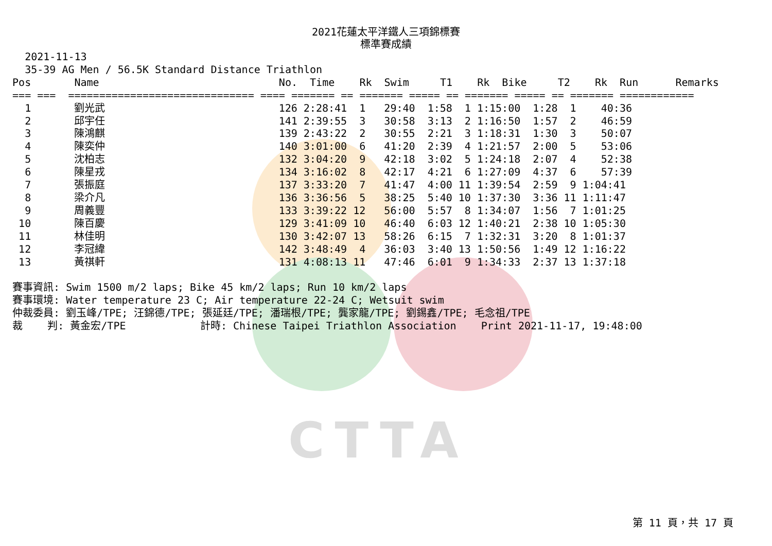CTTA
2021花蓮太平洋鐵人三項錦標賽
標準賽成績
    2021-11-13
    35-39 AG Men / 56.5K Standard Distance Triathlon
  Pos       Name                             No.  Time    Rk  Swim     T1    Rk  Bike     T2    Rk  Run      Remarks
  === ===  ============================== ==== ======= == ======= ===== == ======= ===== == ======= ============
    1       劉光武                            126 2:28:41  1   29:40  1:58  1 1:15:00  1:28  1    40:36
    2       邱宇任                            141 2:39:55  3   30:58  3:13  2 1:16:50  1:57  2    46:59
    3       陳鴻麒                            139 2:43:22  2   30:55  2:21  3 1:18:31  1:30  3    50:07
    4       陳奕仲                            140 3:01:00  6   41:20  2:39  4 1:21:57  2:00  5    53:06
    5       沈柏志                            132 3:04:20  9   42:18  3:02  5 1:24:18  2:07  4    52:38
    6       陳星戎                            134 3:16:02  8   42:17  4:21  6 1:27:09  4:37  6    57:39
    7       張振庭                            137 3:33:20  7   41:47  4:00 11 1:39:54  2:59  9 1:04:41
    8       梁介凡                            136 3:36:56  5   38:25  5:40 10 1:37:30  3:36 11 1:11:47
    9       周義豐                            133 3:39:22 12   56:00  5:57  8 1:34:07  1:56  7 1:01:25
   10       陳百慶                            129 3:41:09 10   46:40  6:03 12 1:40:21  2:38 10 1:05:30
   11       林佳明                            130 3:42:07 13   58:26  6:15  7 1:32:31  3:20  8 1:01:37
   12       李冠緯                            142 3:48:49  4   36:03  3:40 13 1:50:56  1:49 12 1:16:22
   13       黃祺軒                            131 4:08:13 11   47:46  6:01  9 1:34:33  2:37 13 1:37:18

  賽事資訊: Swim 1500 m/2 laps; Bike 45 km/2 laps; Run 10 km/2 laps
  賽事環境: Water temperature 23 C; Air temperature 22-24 C; Wetsuit swim
  仲裁委員: 劉玉峰/TPE; 汪錦德/TPE; 張延廷/TPE; 潘瑞根/TPE; 龔家龍/TPE; 劉錫鑫/TPE; 毛念祖/TPE
  裁    判: 黃金宏/TPE            計時: Chinese Taipei Triathlon Association    Print 2021-11-17, 19:48:00
第 11 頁，共 17 頁